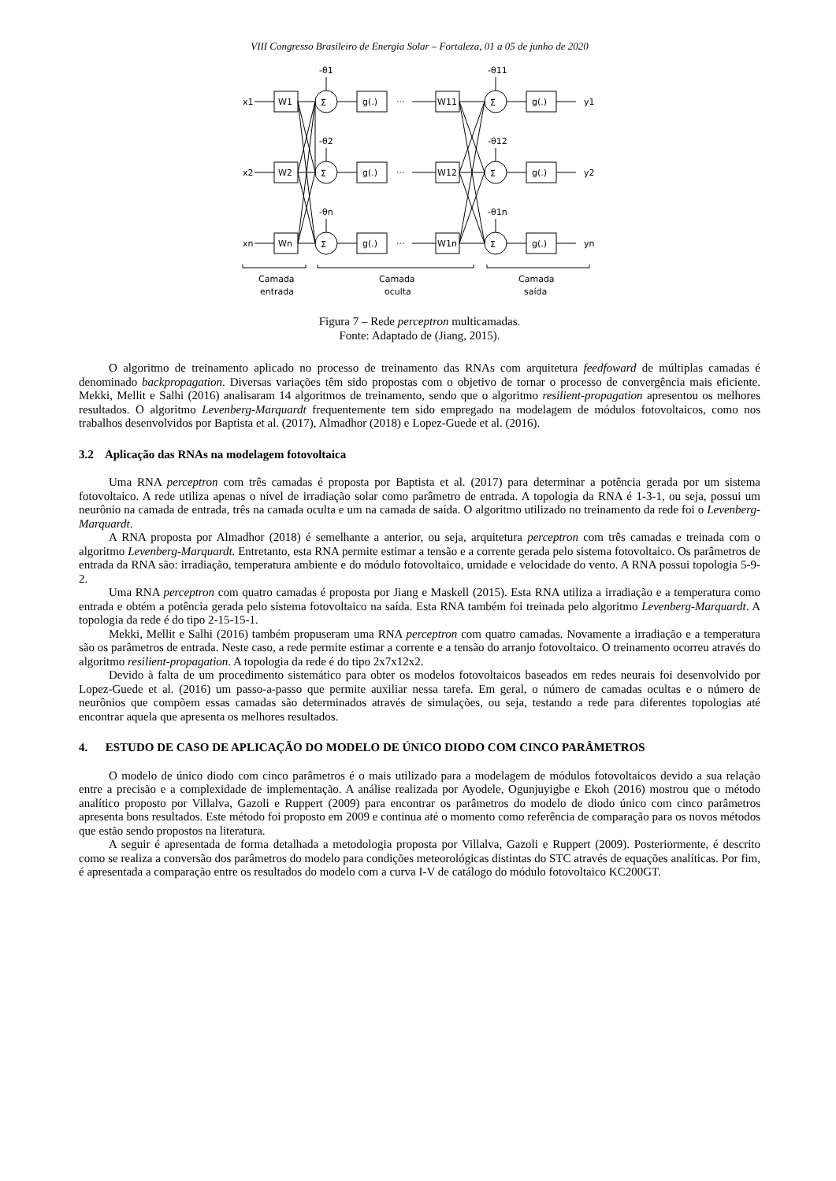VIII Congresso Brasileiro de Energia Solar – Fortaleza, 01 a 05 de junho de 2020
x1
x2
xn
W1
W2
Wn
Σ
Σ
Σ
g(.)
g(.)
g(.)
···
···
···
W11
W12
W1n
Σ
Σ
Σ
g(.)
g(.)
g(.)
y1
y2
yn
-θ1
-θ2
-θn
-θ11
-θ12
-θ1n
Camada
entrada
Camada
oculta
Camada
saída
Figura 7 – Rede perceptron multicamadas.
Fonte: Adaptado de (Jiang, 2015).
O algoritmo de treinamento aplicado no processo de treinamento das RNAs com arquitetura feedfoward de múltiplas camadas é denominado backpropagation. Diversas variações têm sido propostas com o objetivo de tornar o processo de convergência mais eficiente. Mekki, Mellit e Salhi (2016) analisaram 14 algoritmos de treinamento, sendo que o algoritmo resilient-propagation apresentou os melhores resultados. O algoritmo Levenberg-Marquardt frequentemente tem sido empregado na modelagem de módulos fotovoltaicos, como nos trabalhos desenvolvidos por Baptista et al. (2017), Almadhor (2018) e Lopez-Guede et al. (2016).
3.2 Aplicação das RNAs na modelagem fotovoltaica
Uma RNA perceptron com três camadas é proposta por Baptista et al. (2017) para determinar a potência gerada por um sistema fotovoltaico. A rede utiliza apenas o nível de irradiação solar como parâmetro de entrada. A topologia da RNA é 1-3-1, ou seja, possui um neurônio na camada de entrada, três na camada oculta e um na camada de saída. O algoritmo utilizado no treinamento da rede foi o Levenberg-Marquardt.
A RNA proposta por Almadhor (2018) é semelhante a anterior, ou seja, arquitetura perceptron com três camadas e treinada com o algoritmo Levenberg-Marquardt. Entretanto, esta RNA permite estimar a tensão e a corrente gerada pelo sistema fotovoltaico. Os parâmetros de entrada da RNA são: irradiação, temperatura ambiente e do módulo fotovoltaico, umidade e velocidade do vento. A RNA possui topologia 5-9-2.
Uma RNA perceptron com quatro camadas é proposta por Jiang e Maskell (2015). Esta RNA utiliza a irradiação e a temperatura como entrada e obtém a potência gerada pelo sistema fotovoltaico na saída. Esta RNA também foi treinada pelo algoritmo Levenberg-Marquardt. A topologia da rede é do tipo 2-15-15-1.
Mekki, Mellit e Salhi (2016) também propuseram uma RNA perceptron com quatro camadas. Novamente a irradiação e a temperatura são os parâmetros de entrada. Neste caso, a rede permite estimar a corrente e a tensão do arranjo fotovoltaico. O treinamento ocorreu através do algoritmo resilient-propagation. A topologia da rede é do tipo 2x7x12x2.
Devido à falta de um procedimento sistemático para obter os modelos fotovoltaicos baseados em redes neurais foi desenvolvido por Lopez-Guede et al. (2016) um passo-a-passo que permite auxiliar nessa tarefa. Em geral, o número de camadas ocultas e o número de neurônios que compõem essas camadas são determinados através de simulações, ou seja, testando a rede para diferentes topologias até encontrar aquela que apresenta os melhores resultados.
4. ESTUDO DE CASO DE APLICAÇÃO DO MODELO DE ÚNICO DIODO COM CINCO PARÂMETROS
O modelo de único diodo com cinco parâmetros é o mais utilizado para a modelagem de módulos fotovoltaicos devido a sua relação entre a precisão e a complexidade de implementação. A análise realizada por Ayodele, Ogunjuyigbe e Ekoh (2016) mostrou que o método analítico proposto por Villalva, Gazoli e Ruppert (2009) para encontrar os parâmetros do modelo de diodo único com cinco parâmetros apresenta bons resultados. Este método foi proposto em 2009 e continua até o momento como referência de comparação para os novos métodos que estão sendo propostos na literatura.
A seguir é apresentada de forma detalhada a metodologia proposta por Villalva, Gazoli e Ruppert (2009). Posteriormente, é descrito como se realiza a conversão dos parâmetros do modelo para condições meteorológicas distintas do STC através de equações analíticas. Por fim, é apresentada a comparação entre os resultados do modelo com a curva I-V de catálogo do módulo fotovoltaico KC200GT.